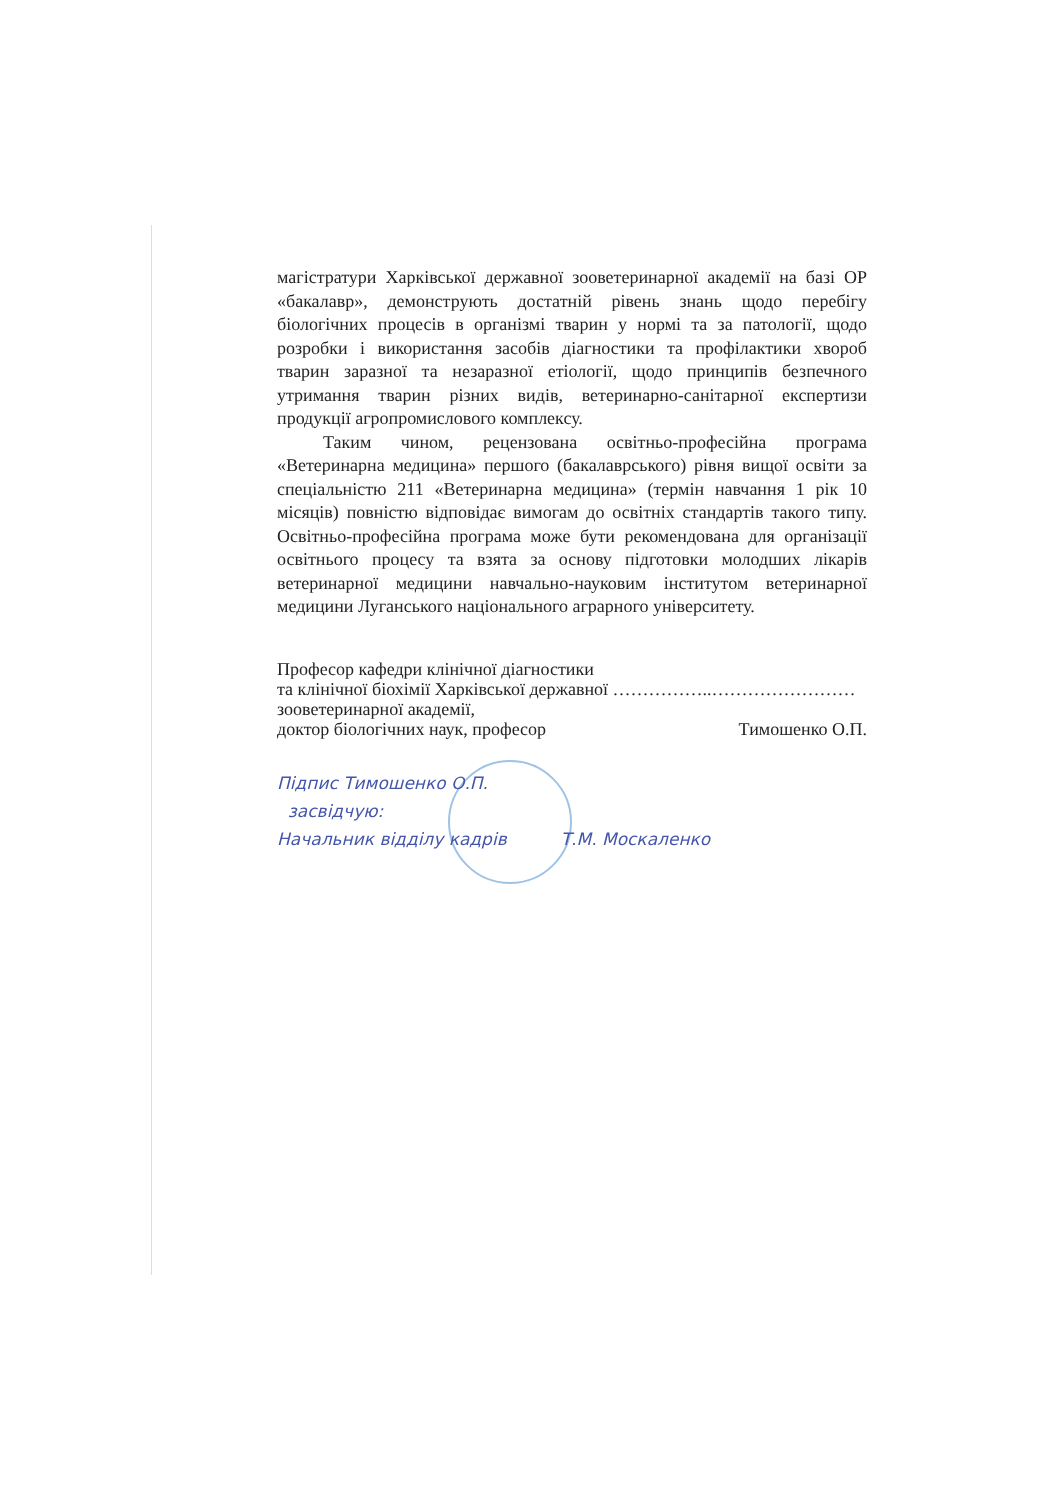магістратури Харківської державної зооветеринарної академії на базі ОР «бакалавр», демонструють достатній рівень знань щодо перебігу біологічних процесів в організмі тварин у нормі та за патології, щодо розробки і використання засобів діагностики та профілактики хвороб тварин заразної та незаразної етіології, щодо принципів безпечного утримання тварин різних видів, ветеринарно-санітарної експертизи продукції агропромислового комплексу.
Таким чином, рецензована освітньо-професійна програма «Ветеринарна медицина» першого (бакалаврського) рівня вищої освіти за спеціальністю 211 «Ветеринарна медицина» (термін навчання 1 рік 10 місяців) повністю відповідає вимогам до освітніх стандартів такого типу. Освітньо-професійна програма може бути рекомендована для організації освітнього процесу та взята за основу підготовки молодших лікарів ветеринарної медицини навчально-науковим інститутом ветеринарної медицини Луганського національного аграрного університету.
Професор кафедри клінічної діагностики
та клінічної біохімії Харківської державної ……………..……………………
зооветеринарної академії,
доктор біологічних наук, професор Тимошенко О.П.
Підпис Тимошенко О.П.
засвідчую:
Начальник відділу кадрів Т.М. Москаленко